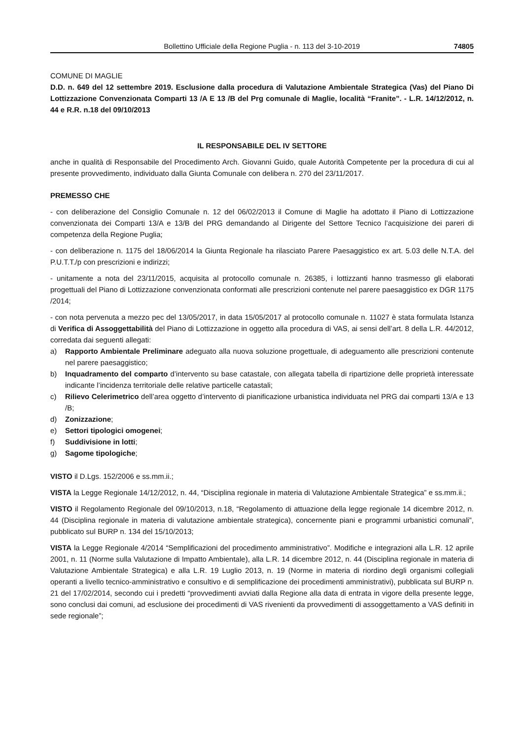Bollettino Ufficiale della Regione Puglia - n. 113 del 3-10-2019 74805
COMUNE DI MAGLIE
D.D. n. 649 del 12 settembre 2019. Esclusione dalla procedura di Valutazione Ambientale Strategica (Vas) del Piano Di Lottizzazione Convenzionata Comparti 13 /A E 13 /B del Prg comunale di Maglie, località “Franite”. - L.R. 14/12/2012, n. 44 e R.R. n.18 del 09/10/2013
IL RESPONSABILE DEL IV SETTORE
anche in qualità di Responsabile del Procedimento Arch. Giovanni Guido, quale Autorità Competente per la procedura di cui al presente provvedimento, individuato dalla Giunta Comunale con delibera n. 270 del 23/11/2017.
PREMESSO CHE
- con deliberazione del Consiglio Comunale n. 12 del 06/02/2013 il Comune di Maglie ha adottato il Piano di Lottizzazione convenzionata dei Comparti 13/A e 13/B del PRG demandando al Dirigente del Settore Tecnico l’acquisizione dei pareri di competenza della Regione Puglia;
- con deliberazione n. 1175 del 18/06/2014 la Giunta Regionale ha rilasciato Parere Paesaggistico ex art. 5.03 delle N.T.A. del P.U.T.T./p con prescrizioni e indirizzi;
- unitamente a nota del 23/11/2015, acquisita al protocollo comunale n. 26385, i lottizzanti hanno trasmesso gli elaborati progettuali del Piano di Lottizzazione convenzionata conformati alle prescrizioni contenute nel parere paesaggistico ex DGR 1175 /2014;
- con nota pervenuta a mezzo pec del 13/05/2017, in data 15/05/2017 al protocollo comunale n. 11027 è stata formulata Istanza di Verifica di Assoggettabilità del Piano di Lottizzazione in oggetto alla procedura di VAS, ai sensi dell’art. 8 della L.R. 44/2012, corredata dai seguenti allegati:
a) Rapporto Ambientale Preliminare adeguato alla nuova soluzione progettuale, di adeguamento alle prescrizioni contenute nel parere paesaggistico;
b) Inquadramento del comparto d’intervento su base catastale, con allegata tabella di ripartizione delle proprietà interessate indicante l’incidenza territoriale delle relative particelle catastali;
c) Rilievo Celerimetrico dell’area oggetto d’intervento di pianificazione urbanistica individuata nel PRG dai comparti 13/A e 13 /B;
d) Zonizzazione;
e) Settori tipologici omogenei;
f) Suddivisione in lotti;
g) Sagome tipologiche;
VISTO il D.Lgs. 152/2006 e ss.mm.ii.;
VISTA la Legge Regionale 14/12/2012, n. 44, “Disciplina regionale in materia di Valutazione Ambientale Strategica” e ss.mm.ii.;
VISTO il Regolamento Regionale del 09/10/2013, n.18, “Regolamento di attuazione della legge regionale 14 dicembre 2012, n. 44 (Disciplina regionale in materia di valutazione ambientale strategica), concernente piani e programmi urbanistici comunali”, pubblicato sul BURP n. 134 del 15/10/2013;
VISTA la Legge Regionale 4/2014 “Semplificazioni del procedimento amministrativo”. Modifiche e integrazioni alla L.R. 12 aprile 2001, n. 11 (Norme sulla Valutazione di Impatto Ambientale), alla L.R. 14 dicembre 2012, n. 44 (Disciplina regionale in materia di Valutazione Ambientale Strategica) e alla L.R. 19 Luglio 2013, n. 19 (Norme in materia di riordino degli organismi collegiali operanti a livello tecnico-amministrativo e consultivo e di semplificazione dei procedimenti amministrativi), pubblicata sul BURP n. 21 del 17/02/2014, secondo cui i predetti “provvedimenti avviati dalla Regione alla data di entrata in vigore della presente legge, sono conclusi dai comuni, ad esclusione dei procedimenti di VAS rivenienti da provvedimenti di assoggettamento a VAS definiti in sede regionale”;